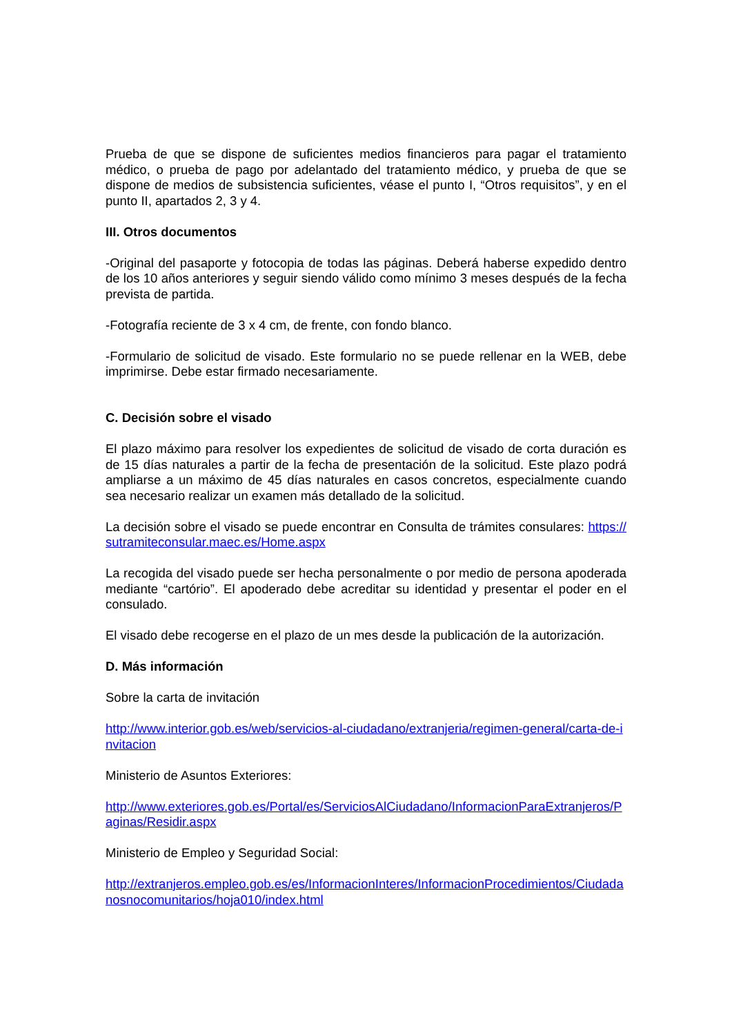Prueba de que se dispone de suficientes medios financieros para pagar el tratamiento médico, o prueba de pago por adelantado del tratamiento médico, y prueba de que se dispone de medios de subsistencia suficientes, véase el punto I, “Otros requisitos”, y en el punto II, apartados 2, 3 y 4.
III. Otros documentos
-Original del pasaporte y fotocopia de todas las páginas. Deberá haberse expedido dentro de los 10 años anteriores y seguir siendo válido como mínimo 3 meses después de la fecha prevista de partida.
-Fotografía reciente de 3 x 4 cm, de frente, con fondo blanco.
-Formulario de solicitud de visado. Este formulario no se puede rellenar en la WEB, debe imprimirse. Debe estar firmado necesariamente.
C. Decisión sobre el visado
El plazo máximo para resolver los expedientes de solicitud de visado de corta duración es de 15 días naturales a partir de la fecha de presentación de la solicitud. Este plazo podrá ampliarse a un máximo de 45 días naturales en casos concretos, especialmente cuando sea necesario realizar un examen más detallado de la solicitud.
La decisión sobre el visado se puede encontrar en Consulta de trámites consulares: https://sutramiteconsular.maec.es/Home.aspx
La recogida del visado puede ser hecha personalmente o por medio de persona apoderada mediante “cartório”. El apoderado debe acreditar su identidad y presentar el poder en el consulado.
El visado debe recogerse en el plazo de un mes desde la publicación de la autorización.
D. Más información
Sobre la carta de invitación
http://www.interior.gob.es/web/servicios-al-ciudadano/extranjeria/regimen-general/carta-de-invitacion
Ministerio de Asuntos Exteriores:
http://www.exteriores.gob.es/Portal/es/ServiciosAlCiudadano/InformacionParaExtranjeros/Paginas/Residir.aspx
Ministerio de Empleo y Seguridad Social:
http://extranjeros.empleo.gob.es/es/InformacionInteres/InformacionProcedimientos/Ciudadanosnocomunitarios/hoja010/index.html